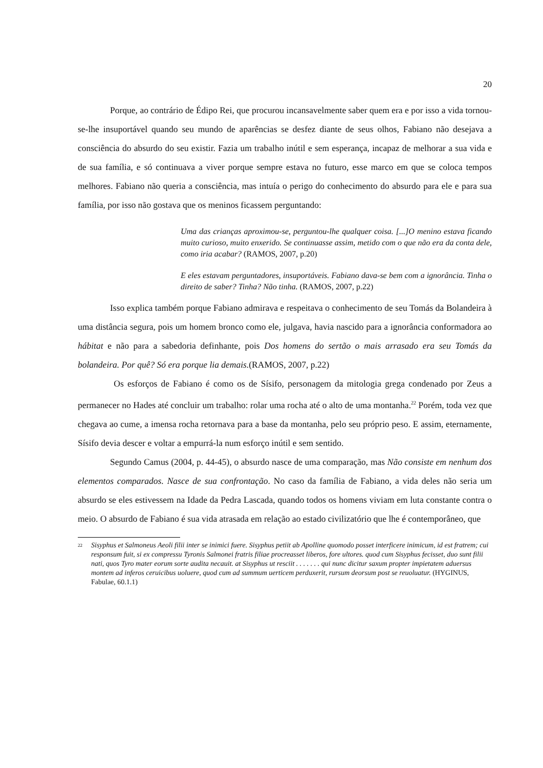20
Porque, ao contrário de Édipo Rei, que procurou incansavelmente saber quem era e por isso a vida tornou-se-lhe insuportável quando seu mundo de aparências se desfez diante de seus olhos, Fabiano não desejava a consciência do absurdo do seu existir. Fazia um trabalho inútil e sem esperança, incapaz de melhorar a sua vida e de sua família, e só continuava a viver porque sempre estava no futuro, esse marco em que se coloca tempos melhores. Fabiano não queria a consciência, mas intuía o perigo do conhecimento do absurdo para ele e para sua família, por isso não gostava que os meninos ficassem perguntando:
Uma das crianças aproximou-se, perguntou-lhe qualquer coisa. [...]O menino estava ficando muito curioso, muito enxerido. Se continuasse assim, metido com o que não era da conta dele, como iria acabar? (RAMOS, 2007, p.20)
E eles estavam perguntadores, insuportáveis. Fabiano dava-se bem com a ignorância. Tinha o direito de saber? Tinha? Não tinha. (RAMOS, 2007, p.22)
Isso explica também porque Fabiano admirava e respeitava o conhecimento de seu Tomás da Bolandeira à uma distância segura, pois um homem bronco como ele, julgava, havia nascido para a ignorância conformadora ao hábitat e não para a sabedoria definhante, pois Dos homens do sertão o mais arrasado era seu Tomás da bolandeira. Por quê? Só era porque lia demais.(RAMOS, 2007, p.22)
Os esforços de Fabiano é como os de Sísifo, personagem da mitologia grega condenado por Zeus a permanecer no Hades até concluir um trabalho: rolar uma rocha até o alto de uma montanha.<sup>22</sup> Porém, toda vez que chegava ao cume, a imensa rocha retornava para a base da montanha, pelo seu próprio peso. E assim, eternamente, Sísifo devia descer e voltar a empurrá-la num esforço inútil e sem sentido.
Segundo Camus (2004, p. 44-45), o absurdo nasce de uma comparação, mas Não consiste em nenhum dos elementos comparados. Nasce de sua confrontação. No caso da família de Fabiano, a vida deles não seria um absurdo se eles estivessem na Idade da Pedra Lascada, quando todos os homens viviam em luta constante contra o meio. O absurdo de Fabiano é sua vida atrasada em relação ao estado civilizatório que lhe é contemporâneo, que
<sup>22</sup>
Sisyphus et Salmoneus Aeoli filii inter se inimici fuere. Sisyphus petiit ab Apolline quomodo posset interficere inimicum, id est fratrem; cui responsum fuit, si ex compressu Tyronis Salmonei fratris filiae procreasset liberos, fore ultores. quod cum Sisyphus fecisset, duo sunt filii nati, quos Tyro mater eorum sorte audita necauit. at Sisyphus ut resciit . . . . . . . qui nunc dicitur saxum propter impietatem aduersus montem ad inferos ceruicibus uoluere, quod cum ad summum uerticem perduxerit, rursum deorsum post se reuoluatur. (HYGINUS, Fabulae, 60.1.1)